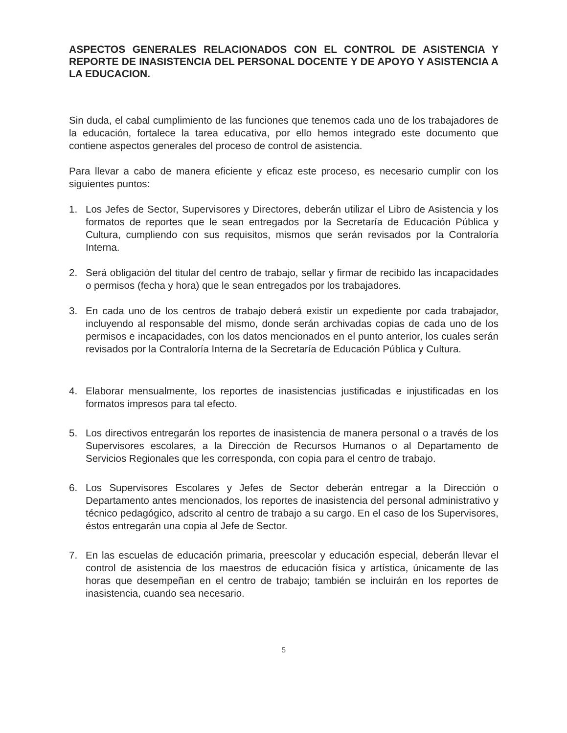ASPECTOS GENERALES RELACIONADOS CON EL CONTROL DE ASISTENCIA Y REPORTE DE INASISTENCIA DEL PERSONAL DOCENTE Y DE APOYO Y ASISTENCIA A LA EDUCACION.
Sin duda, el cabal cumplimiento de las funciones que tenemos cada uno de los trabajadores de la educación, fortalece la tarea educativa, por ello hemos integrado este documento que contiene aspectos generales del proceso de control de asistencia.
Para llevar a cabo de manera eficiente y eficaz este proceso, es necesario cumplir con los siguientes puntos:
1. Los Jefes de Sector, Supervisores y Directores, deberán utilizar el Libro de Asistencia y los formatos de reportes que le sean entregados por la Secretaría de Educación Pública y Cultura, cumpliendo con sus requisitos, mismos que serán revisados por la Contraloría Interna.
2. Será obligación del titular del centro de trabajo, sellar y firmar de recibido las incapacidades o permisos (fecha y hora) que le sean entregados por los trabajadores.
3. En cada uno de los centros de trabajo deberá existir un expediente por cada trabajador, incluyendo al responsable del mismo, donde serán archivadas copias de cada uno de los permisos e incapacidades, con los datos mencionados en el punto anterior, los cuales serán revisados por la Contraloría Interna de la Secretaría de Educación Pública y Cultura.
4. Elaborar mensualmente, los reportes de inasistencias justificadas e injustificadas en los formatos impresos para tal efecto.
5. Los directivos entregarán los reportes de inasistencia de manera personal o a través de los Supervisores escolares, a la Dirección de Recursos Humanos o al Departamento de Servicios Regionales que les corresponda, con copia para el centro de trabajo.
6. Los Supervisores Escolares y Jefes de Sector deberán entregar a la Dirección o Departamento antes mencionados, los reportes de inasistencia del personal administrativo y técnico pedagógico, adscrito al centro de trabajo a su cargo. En el caso de los Supervisores, éstos entregarán una copia al Jefe de Sector.
7. En las escuelas de educación primaria, preescolar y educación especial, deberán llevar el control de asistencia de los maestros de educación física y artística, únicamente de las horas que desempeñan en el centro de trabajo; también se incluirán en los reportes de inasistencia, cuando sea necesario.
5